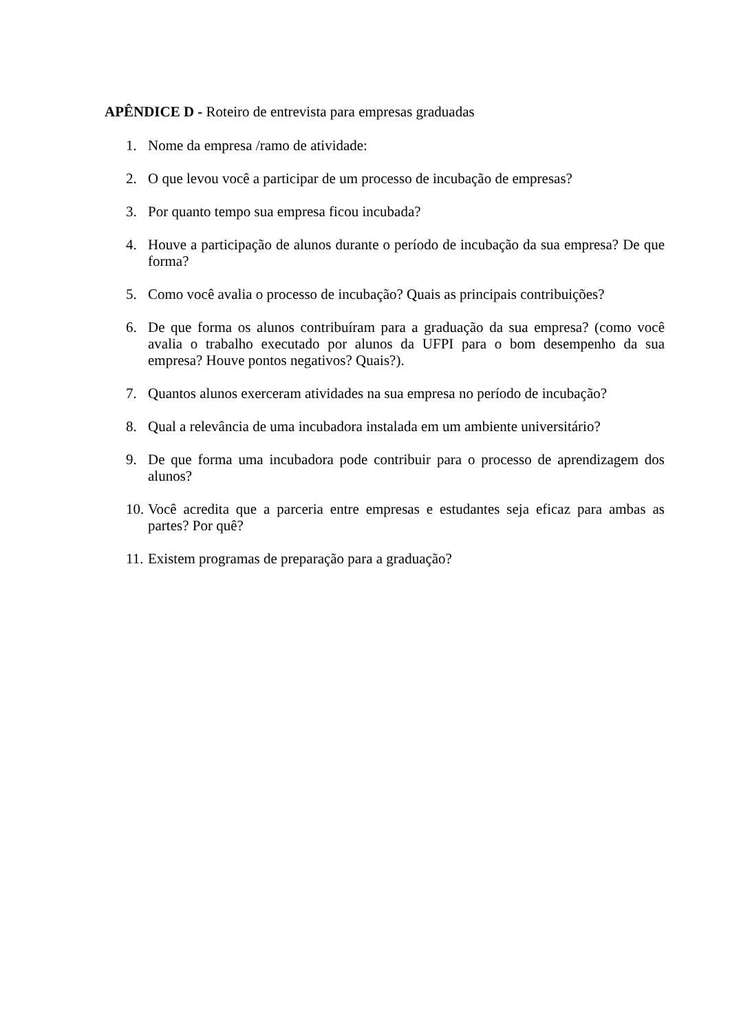APÊNDICE D - Roteiro de entrevista para empresas graduadas
1. Nome da empresa /ramo de atividade:
2. O que levou você a participar de um processo de incubação de empresas?
3. Por quanto tempo sua empresa ficou incubada?
4. Houve a participação de alunos durante o período de incubação da sua empresa? De que forma?
5. Como você avalia o processo de incubação? Quais as principais contribuições?
6. De que forma os alunos contribuíram para a graduação da sua empresa? (como você avalia o trabalho executado por alunos da UFPI para o bom desempenho da sua empresa? Houve pontos negativos? Quais?).
7. Quantos alunos exerceram atividades na sua empresa no período de incubação?
8. Qual a relevância de uma incubadora instalada em um ambiente universitário?
9. De que forma uma incubadora pode contribuir para o processo de aprendizagem dos alunos?
10. Você acredita que a parceria entre empresas e estudantes seja eficaz para ambas as partes? Por quê?
11. Existem programas de preparação para a graduação?